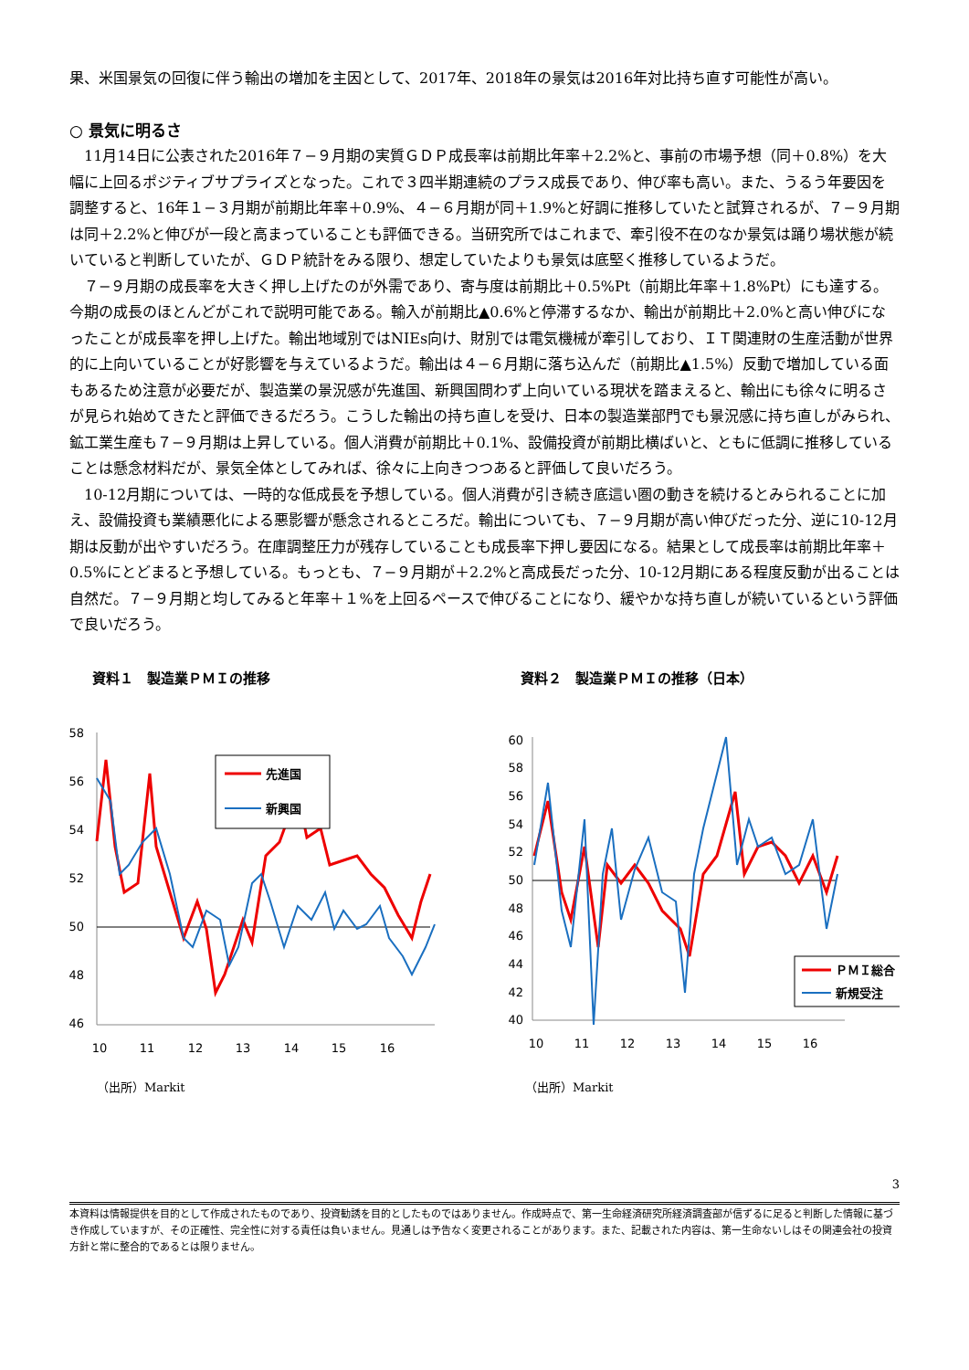果、米国景気の回復に伴う輸出の増加を主因として、2017年、2018年の景気は2016年対比持ち直す可能性が高い。
○ 景気に明るさ
11月14日に公表された2016年７−９月期の実質ＧＤＰ成長率は前期比年率＋2.2%と、事前の市場予想（同＋0.8%）を大幅に上回るポジティブサプライズとなった。これで３四半期連続のプラス成長であり、伸び率も高い。また、うるう年要因を調整すると、16年１−３月期が前期比年率＋0.9%、４−６月期が同＋1.9%と好調に推移していたと試算されるが、７−９月期は同＋2.2%と伸びが一段と高まっていることも評価できる。当研究所ではこれまで、牽引役不在のなか景気は踊り場状態が続いていると判断していたが、ＧＤＰ統計をみる限り、想定していたよりも景気は底堅く推移しているようだ。
７−９月期の成長率を大きく押し上げたのが外需であり、寄与度は前期比＋0.5%Pt（前期比年率＋1.8%Pt）にも達する。今期の成長のほとんどがこれで説明可能である。輸入が前期比▲0.6%と停滞するなか、輸出が前期比＋2.0%と高い伸びになったことが成長率を押し上げた。輸出地域別ではNIEs向け、財別では電気機械が牽引しており、ＩＴ関連財の生産活動が世界的に上向いていることが好影響を与えているようだ。輸出は４−６月期に落ち込んだ（前期比▲1.5%）反動で増加している面もあるため注意が必要だが、製造業の景況感が先進国、新興国問わず上向いている現状を踏まえると、輸出にも徐々に明るさが見られ始めてきたと評価できるだろう。こうした輸出の持ち直しを受け、日本の製造業部門でも景況感に持ち直しがみられ、鉱工業生産も７−９月期は上昇している。個人消費が前期比＋0.1%、設備投資が前期比横ばいと、ともに低調に推移していることは懸念材料だが、景気全体としてみれば、徐々に上向きつつあると評価して良いだろう。
10-12月期については、一時的な低成長を予想している。個人消費が引き続き底這い圏の動きを続けるとみられることに加え、設備投資も業績悪化による悪影響が懸念されるところだ。輸出についても、７−９月期が高い伸びだった分、逆に10-12月期は反動が出やすいだろう。在庫調整圧力が残存していることも成長率下押し要因になる。結果として成長率は前期比年率＋0.5%にとどまると予想している。もっとも、７−９月期が＋2.2%と高成長だった分、10-12月期にある程度反動が出ることは自然だ。７−９月期と均してみると年率＋１%を上回るペースで伸びることになり、緩やかな持ち直しが続いているという評価で良いだろう。
資料１　製造業ＰＭＩの推移
58
56
54
52
50
48
46
先進国
新興国
10
11
12
13
14
15
16
（出所）Markit
資料２　製造業ＰＭＩの推移（日本）
60
58
56
54
52
50
48
46
44
42
40
ＰＭＩ総合
新規受注
10
11
12
13
14
15
16
（出所）Markit
3
本資料は情報提供を目的として作成されたものであり、投資勧誘を目的としたものではありません。作成時点で、第一生命経済研究所経済調査部が信ずるに足ると判断した情報に基づき作成していますが、その正確性、完全性に対する責任は負いません。見通しは予告なく変更されることがあります。また、記載された内容は、第一生命ないしはその関連会社の投資方針と常に整合的であるとは限りません。